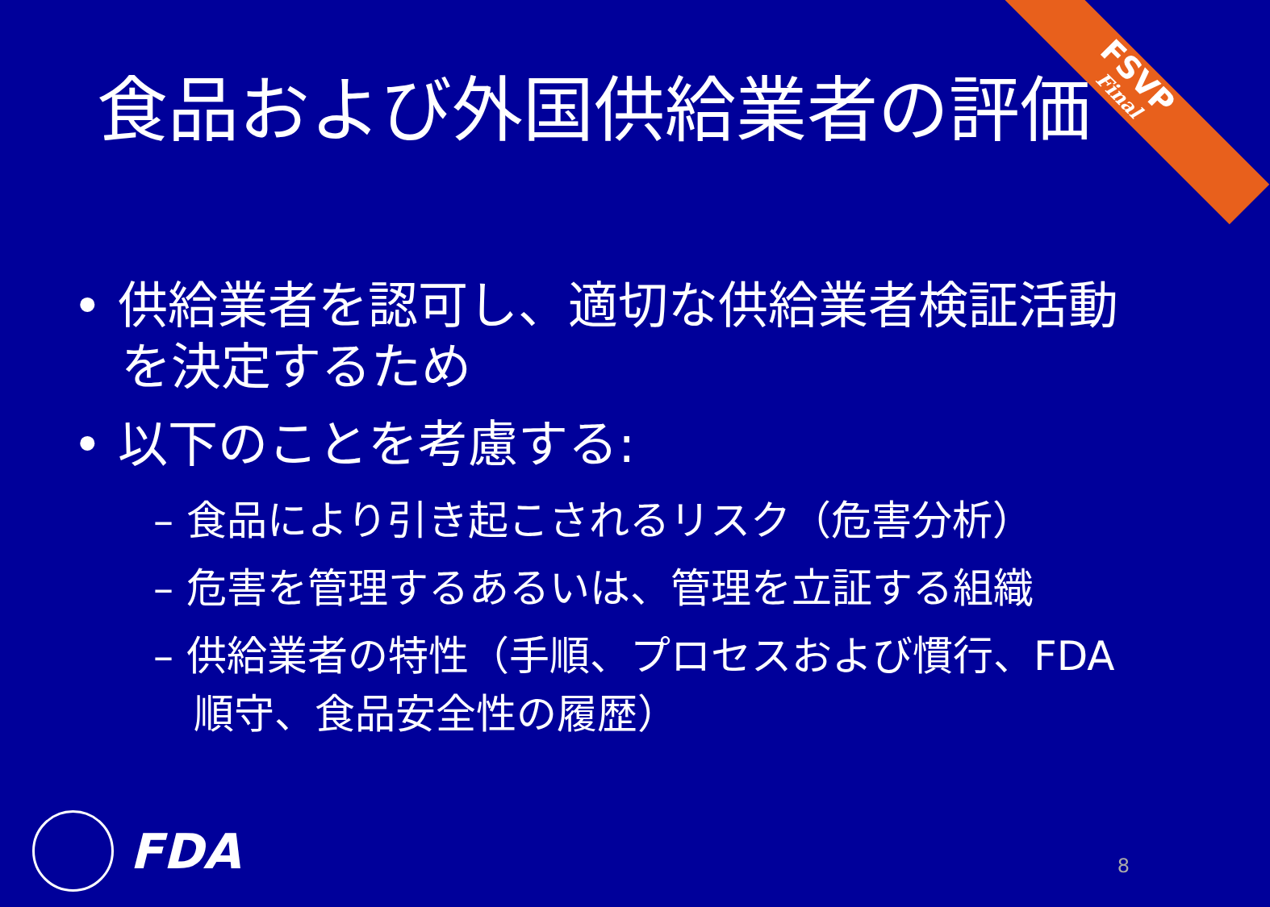FSVP
Final
食品および外国供給業者の評価
• 供給業者を認可し、適切な供給業者検証活動を決定するため
• 以下のことを考慮する:
– 食品により引き起こされるリスク（危害分析）
– 危害を管理するあるいは、管理を立証する組織
– 供給業者の特性（手順、プロセスおよび慣行、FDA順守、食品安全性の履歴）
FDA
8